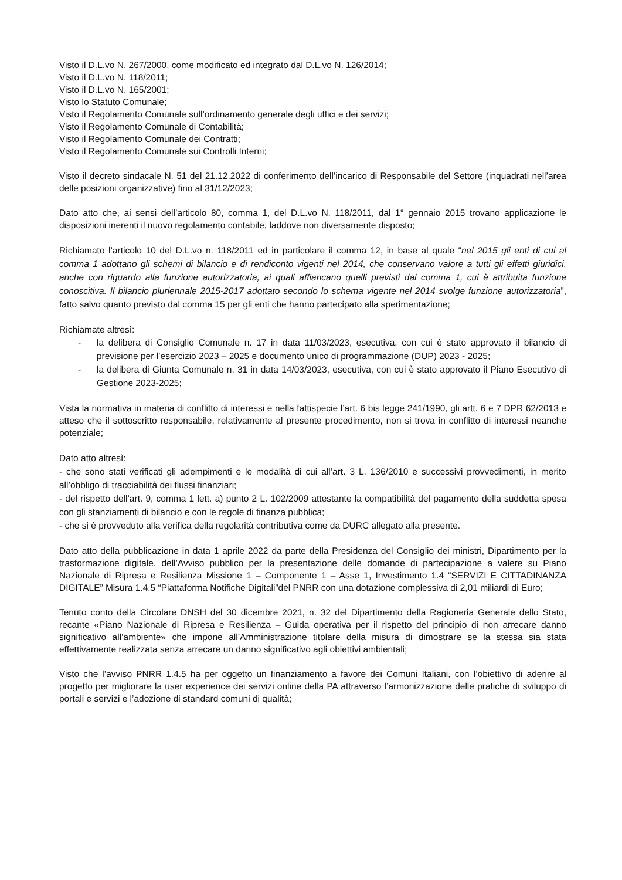Visto il D.L.vo N. 267/2000, come modificato ed integrato dal D.L.vo N. 126/2014;
Visto il D.L.vo N. 118/2011;
Visto il D.L.vo N. 165/2001;
Visto lo Statuto Comunale;
Visto il Regolamento Comunale sull’ordinamento generale degli uffici e dei servizi;
Visto il Regolamento Comunale di Contabilità;
Visto il Regolamento Comunale dei Contratti;
Visto il Regolamento Comunale sui Controlli Interni;
Visto il decreto sindacale N. 51 del 21.12.2022 di conferimento dell’incarico di Responsabile del Settore (inquadrati nell’area delle posizioni organizzative) fino al 31/12/2023;
Dato atto che, ai sensi dell’articolo 80, comma 1, del D.L.vo N. 118/2011, dal 1° gennaio 2015 trovano applicazione le disposizioni inerenti il nuovo regolamento contabile, laddove non diversamente disposto;
Richiamato l’articolo 10 del D.L.vo n. 118/2011 ed in particolare il comma 12, in base al quale “nel 2015 gli enti di cui al comma 1 adottano gli schemi di bilancio e di rendiconto vigenti nel 2014, che conservano valore a tutti gli effetti giuridici, anche con riguardo alla funzione autorizzatoria, ai quali affiancano quelli previsti dal comma 1, cui è attribuita funzione conoscitiva. Il bilancio pluriennale 2015-2017 adottato secondo lo schema vigente nel 2014 svolge funzione autorizzatoria”, fatto salvo quanto previsto dal comma 15 per gli enti che hanno partecipato alla sperimentazione;
Richiamate altresì:
- la delibera di Consiglio Comunale n. 17 in data 11/03/2023, esecutiva, con cui è stato approvato il bilancio di previsione per l’esercizio 2023 – 2025 e documento unico di programmazione (DUP) 2023 - 2025;
- la delibera di Giunta Comunale n. 31 in data 14/03/2023, esecutiva, con cui è stato approvato il Piano Esecutivo di Gestione 2023-2025;
Vista la normativa in materia di conflitto di interessi e nella fattispecie l’art. 6 bis legge 241/1990, gli artt. 6 e 7 DPR 62/2013 e atteso che il sottoscritto responsabile, relativamente al presente procedimento, non si trova in conflitto di interessi neanche potenziale;
Dato atto altresì:
- che sono stati verificati gli adempimenti e le modalità di cui all’art. 3 L. 136/2010 e successivi provvedimenti, in merito all’obbligo di tracciabilità dei flussi finanziari;
- del rispetto dell’art. 9, comma 1 lett. a) punto 2 L. 102/2009 attestante la compatibilità del pagamento della suddetta spesa con gli stanziamenti di bilancio e con le regole di finanza pubblica;
- che si è provveduto alla verifica della regolarità contributiva come da DURC allegato alla presente.
Dato atto della pubblicazione in data 1 aprile 2022 da parte della Presidenza del Consiglio dei ministri, Dipartimento per la trasformazione digitale, dell’Avviso pubblico per la presentazione delle domande di partecipazione a valere su Piano Nazionale di Ripresa e Resilienza Missione 1 – Componente 1 – Asse 1, Investimento 1.4 “SERVIZI E CITTADINANZA DIGITALE” Misura 1.4.5 “Piattaforma Notifiche Digitali”del PNRR con una dotazione complessiva di 2,01 miliardi di Euro;
Tenuto conto della Circolare DNSH del 30 dicembre 2021, n. 32 del Dipartimento della Ragioneria Generale dello Stato, recante «Piano Nazionale di Ripresa e Resilienza – Guida operativa per il rispetto del principio di non arrecare danno significativo all’ambiente» che impone all’Amministrazione titolare della misura di dimostrare se la stessa sia stata effettivamente realizzata senza arrecare un danno significativo agli obiettivi ambientali;
Visto che l’avviso PNRR 1.4.5 ha per oggetto un finanziamento a favore dei Comuni Italiani, con l’obiettivo di aderire al progetto per migliorare la user experience dei servizi online della PA attraverso l’armonizzazione delle pratiche di sviluppo di portali e servizi e l’adozione di standard comuni di qualità;